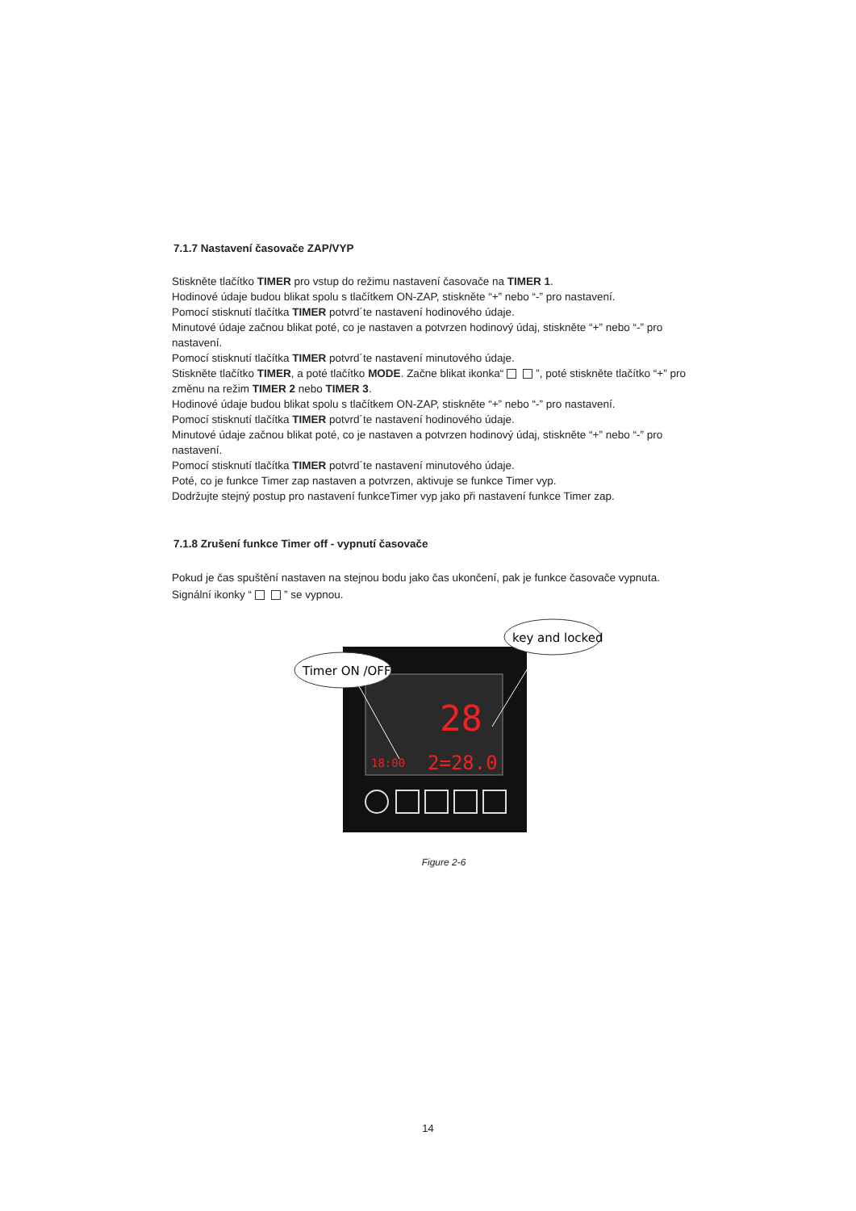7.1.7 Nastavení časovače ZAP/VYP
Stiskněte tlačítko TIMER pro vstup do režimu nastavení časovače na TIMER 1.
Hodinové údaje budou blikat spolu s tlačítkem ON-ZAP, stiskněte “+” nebo “-” pro nastavení.
Pomocí stisknutí tlačítka TIMER potvrd´te nastavení hodinového údaje.
Minutové údaje začnou blikat poté, co je nastaven a potvrzen hodinový údaj, stiskněte “+” nebo “-” pro nastavení.
Pomocí stisknutí tlačítka TIMER potvrd´te nastavení minutového údaje.
Stiskněte tlačítko TIMER, a poté tlačítko MODE. Začne blikat ikonka“ ”, poté stiskněte tlačítko “+” pro změnu na režim TIMER 2 nebo TIMER 3.
Hodinové údaje budou blikat spolu s tlačítkem ON-ZAP, stiskněte “+” nebo “-” pro nastavení.
Pomocí stisknutí tlačítka TIMER potvrd´te nastavení hodinového údaje.
Minutové údaje začnou blikat poté, co je nastaven a potvrzen hodinový údaj, stiskněte “+” nebo “-” pro nastavení.
Pomocí stisknutí tlačítka TIMER potvrd´te nastavení minutového údaje.
Poté, co je funkce Timer zap nastaven a potvrzen, aktivuje se funkce Timer vyp.
Dodržujte stejný postup pro nastavení funkceTimer vyp jako při nastavení funkce Timer zap.
7.1.8 Zrušení funkce Timer off - vypnutí časovače
Pokud je čas spuštění nastaven na stejnou bodu jako čas ukončení, pak je funkce časovače vypnuta. Signální ikonky “ ” se vypnou.
28
18:00
2=28.0
Timer ON /OFF
key and locked
Figure 2-6
14